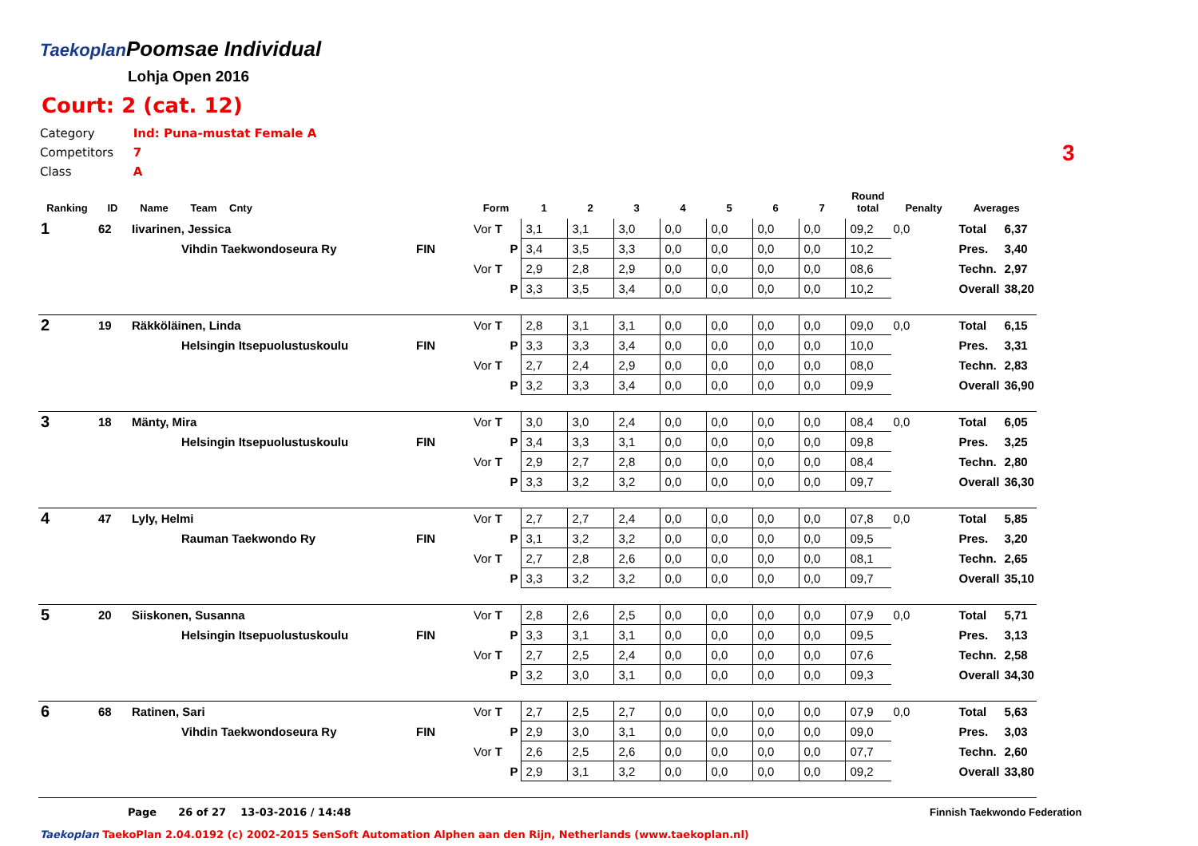Taekoplan
Poomsae Individual
Lohja Open 2016
Court: 2 (cat. 12)
Category Ind: Puna-mustat Female A
Competitors 7
Class A
3
| Ranking | ID | Name | Team | Cnty | | Form | 1 | 2 | 3 | 4 | 5 | 6 | 7 | Round total | Penalty | Averages | |
| --- | --- | --- | --- | --- | --- | --- | --- | --- | --- | --- | --- | --- | --- | --- | --- | --- | --- |
| 1 | 62 | Iivarinen, Jessica | | | | Vor T | 3,1 | 3,1 | 3,0 | 0,0 | 0,0 | 0,0 | 0,0 | 09,2 | 0,0 | Total | 6,37 |
| | | | Vihdin Taekwondoseura Ry | | FIN | P | 3,4 | 3,5 | 3,3 | 0,0 | 0,0 | 0,0 | 0,0 | 10,2 | | Pres. | 3,40 |
| | | | | | | Vor T | 2,9 | 2,8 | 2,9 | 0,0 | 0,0 | 0,0 | 0,0 | 08,6 | | Techn. | 2,97 |
| | | | | | | P | 3,3 | 3,5 | 3,4 | 0,0 | 0,0 | 0,0 | 0,0 | 10,2 | | Overall | 38,20 |
| 2 | 19 | Räkköläinen, Linda | | | | Vor T | 2,8 | 3,1 | 3,1 | 0,0 | 0,0 | 0,0 | 0,0 | 09,0 | 0,0 | Total | 6,15 |
| | | | Helsingin Itsepuolustuskoulu | | FIN | P | 3,3 | 3,3 | 3,4 | 0,0 | 0,0 | 0,0 | 0,0 | 10,0 | | Pres. | 3,31 |
| | | | | | | Vor T | 2,7 | 2,4 | 2,9 | 0,0 | 0,0 | 0,0 | 0,0 | 08,0 | | Techn. | 2,83 |
| | | | | | | P | 3,2 | 3,3 | 3,4 | 0,0 | 0,0 | 0,0 | 0,0 | 09,9 | | Overall | 36,90 |
| 3 | 18 | Mänty, Mira | | | | Vor T | 3,0 | 3,0 | 2,4 | 0,0 | 0,0 | 0,0 | 0,0 | 08,4 | 0,0 | Total | 6,05 |
| | | | Helsingin Itsepuolustuskoulu | | FIN | P | 3,4 | 3,3 | 3,1 | 0,0 | 0,0 | 0,0 | 0,0 | 09,8 | | Pres. | 3,25 |
| | | | | | | Vor T | 2,9 | 2,7 | 2,8 | 0,0 | 0,0 | 0,0 | 0,0 | 08,4 | | Techn. | 2,80 |
| | | | | | | P | 3,3 | 3,2 | 3,2 | 0,0 | 0,0 | 0,0 | 0,0 | 09,7 | | Overall | 36,30 |
| 4 | 47 | Lyly, Helmi | | | | Vor T | 2,7 | 2,7 | 2,4 | 0,0 | 0,0 | 0,0 | 0,0 | 07,8 | 0,0 | Total | 5,85 |
| | | | Rauman Taekwondo Ry | | FIN | P | 3,1 | 3,2 | 3,2 | 0,0 | 0,0 | 0,0 | 0,0 | 09,5 | | Pres. | 3,20 |
| | | | | | | Vor T | 2,7 | 2,8 | 2,6 | 0,0 | 0,0 | 0,0 | 0,0 | 08,1 | | Techn. | 2,65 |
| | | | | | | P | 3,3 | 3,2 | 3,2 | 0,0 | 0,0 | 0,0 | 0,0 | 09,7 | | Overall | 35,10 |
| 5 | 20 | Siiskonen, Susanna | | | | Vor T | 2,8 | 2,6 | 2,5 | 0,0 | 0,0 | 0,0 | 0,0 | 07,9 | 0,0 | Total | 5,71 |
| | | | Helsingin Itsepuolustuskoulu | | FIN | P | 3,3 | 3,1 | 3,1 | 0,0 | 0,0 | 0,0 | 0,0 | 09,5 | | Pres. | 3,13 |
| | | | | | | Vor T | 2,7 | 2,5 | 2,4 | 0,0 | 0,0 | 0,0 | 0,0 | 07,6 | | Techn. | 2,58 |
| | | | | | | P | 3,2 | 3,0 | 3,1 | 0,0 | 0,0 | 0,0 | 0,0 | 09,3 | | Overall | 34,30 |
| 6 | 68 | Ratinen, Sari | | | | Vor T | 2,7 | 2,5 | 2,7 | 0,0 | 0,0 | 0,0 | 0,0 | 07,9 | 0,0 | Total | 5,63 |
| | | | Vihdin Taekwondoseura Ry | | FIN | P | 2,9 | 3,0 | 3,1 | 0,0 | 0,0 | 0,0 | 0,0 | 09,0 | | Pres. | 3,03 |
| | | | | | | Vor T | 2,6 | 2,5 | 2,6 | 0,0 | 0,0 | 0,0 | 0,0 | 07,7 | | Techn. | 2,60 |
| | | | | | | P | 2,9 | 3,1 | 3,2 | 0,0 | 0,0 | 0,0 | 0,0 | 09,2 | | Overall | 33,80 |
Page 26 of 27 13-03-2016 / 14:48
Finnish Taekwondo Federation
Taekoplan TaekoPlan 2.04.0192 (c) 2002-2015 SenSoft Automation Alphen aan den Rijn, Netherlands (www.taekoplan.nl)